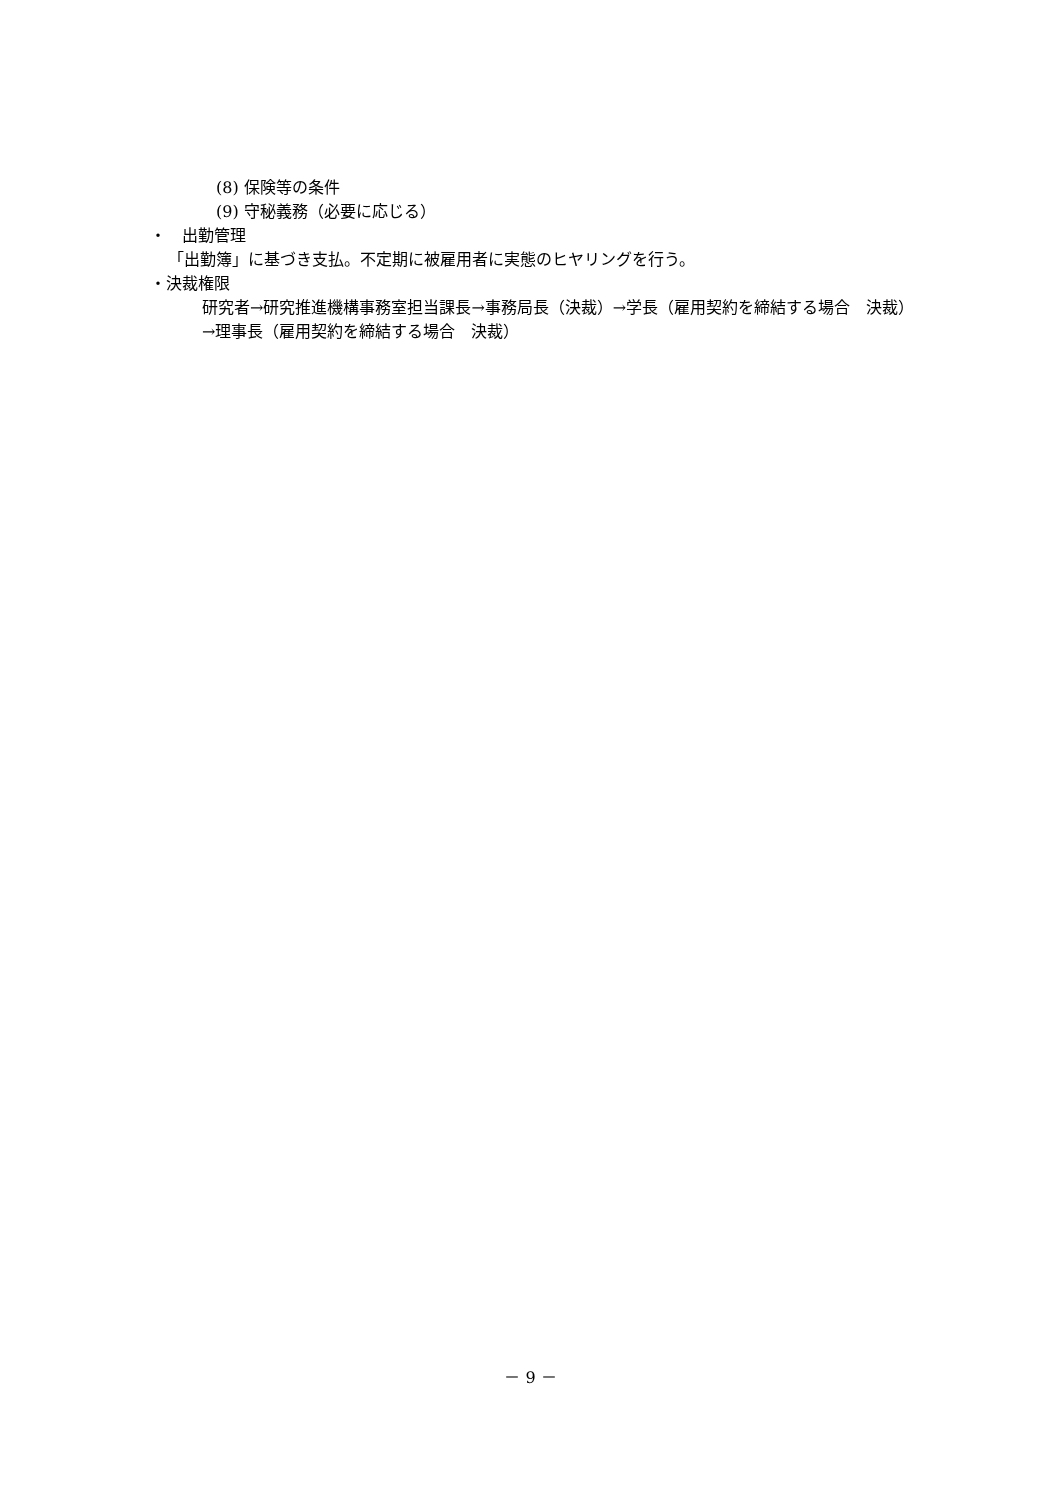(8) 保険等の条件
(9) 守秘義務（必要に応じる）
・　出勤管理
「出勤簿」に基づき支払。不定期に被雇用者に実態のヒヤリングを行う。
・決裁権限
研究者→研究推進機構事務室担当課長→事務局長（決裁）→学長（雇用契約を締結する場合　決裁）→理事長（雇用契約を締結する場合　決裁）
－ 9 －